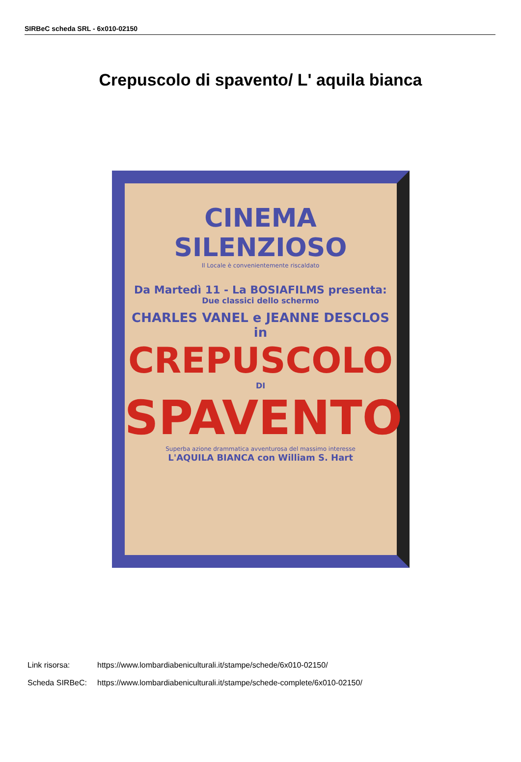SIRBeC scheda SRL - 6x010-02150
Crepuscolo di spavento/ L' aquila bianca
CINEMA SILENZIOSO
Il Locale è convenientemente riscaldato
Da Martedì 11 - La BOSIAFILMS presenta:
Due classici dello schermo
CHARLES VANEL e JEANNE DESCLOS in
CREPUSCOLO
DI
SPAVENTO
Superba azione drammatica avventurosa del massimo interesse
L'AQUILA BIANCA con William S. Hart
Link risorsa: https://www.lombardiabeniculturali.it/stampe/schede/6x010-02150/
Scheda SIRBeC: https://www.lombardiabeniculturali.it/stampe/schede-complete/6x010-02150/